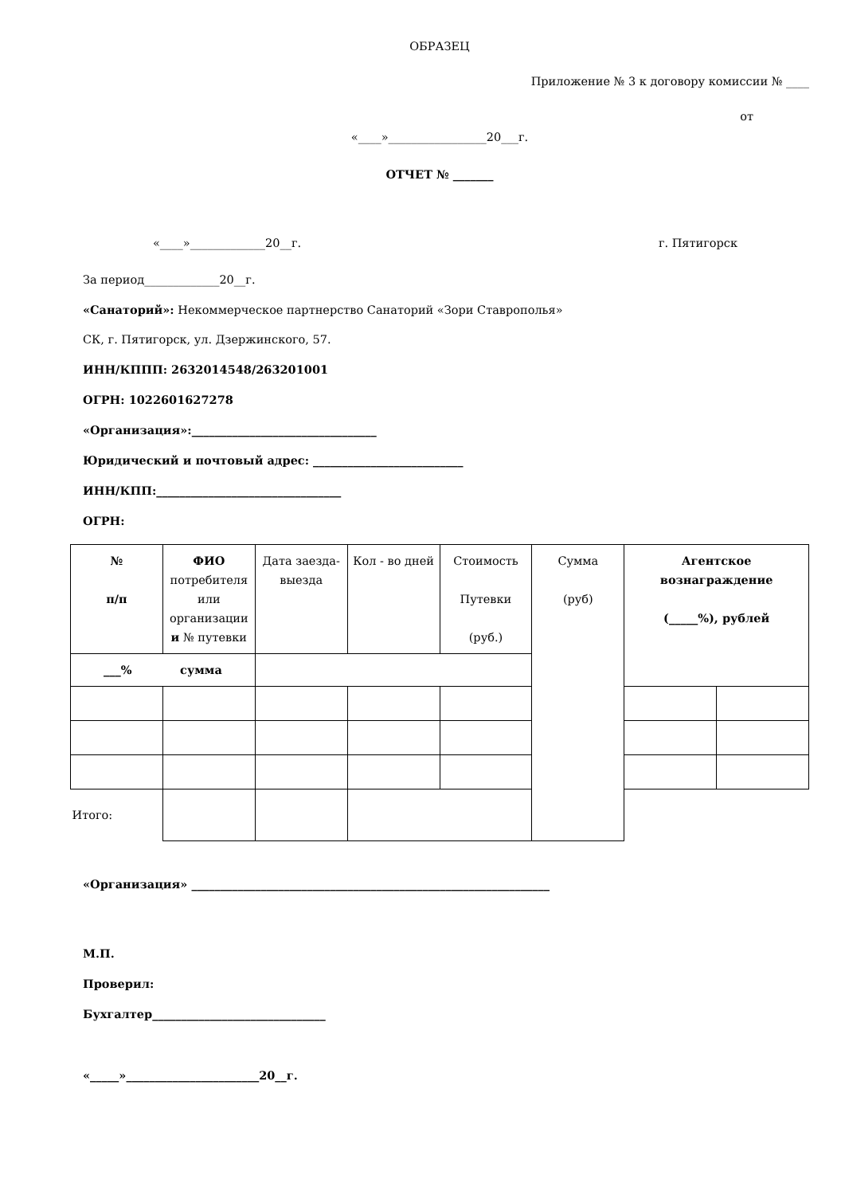ОБРАЗЕЦ
Приложение № 3 к договору комиссии № ____
от
«____»_________________20___г.
ОТЧЕТ № _______
«____»_____________20__г. г. Пятигорск
За период_____________20__г.
«Санаторий»: Некоммерческое партнерство Санаторий «Зори Ставрополья»
СК, г. Пятигорск, ул. Дзержинского, 57.
ИНН/КППП: 2632014548/263201001
ОГРН: 1022601627278
«Организация»:________________________________
Юридический и почтовый адрес: __________________________
ИНН/КПП:________________________________
ОГРН:
| № п/п | ФИО потребителя или организации и № путевки | Дата заезда-выезда | Кол - во дней | Стоимость Путевки (руб.) | Сумма (руб) | Агентское вознаграждение (_____%), рублей | |
| ___% сумма | | | | | | | |
| Итого: | | | | | | | |
«Организация» ______________________________________________________________
М.П.
Проверил:
Бухгалтер______________________________
«_____»_______________________20__г.